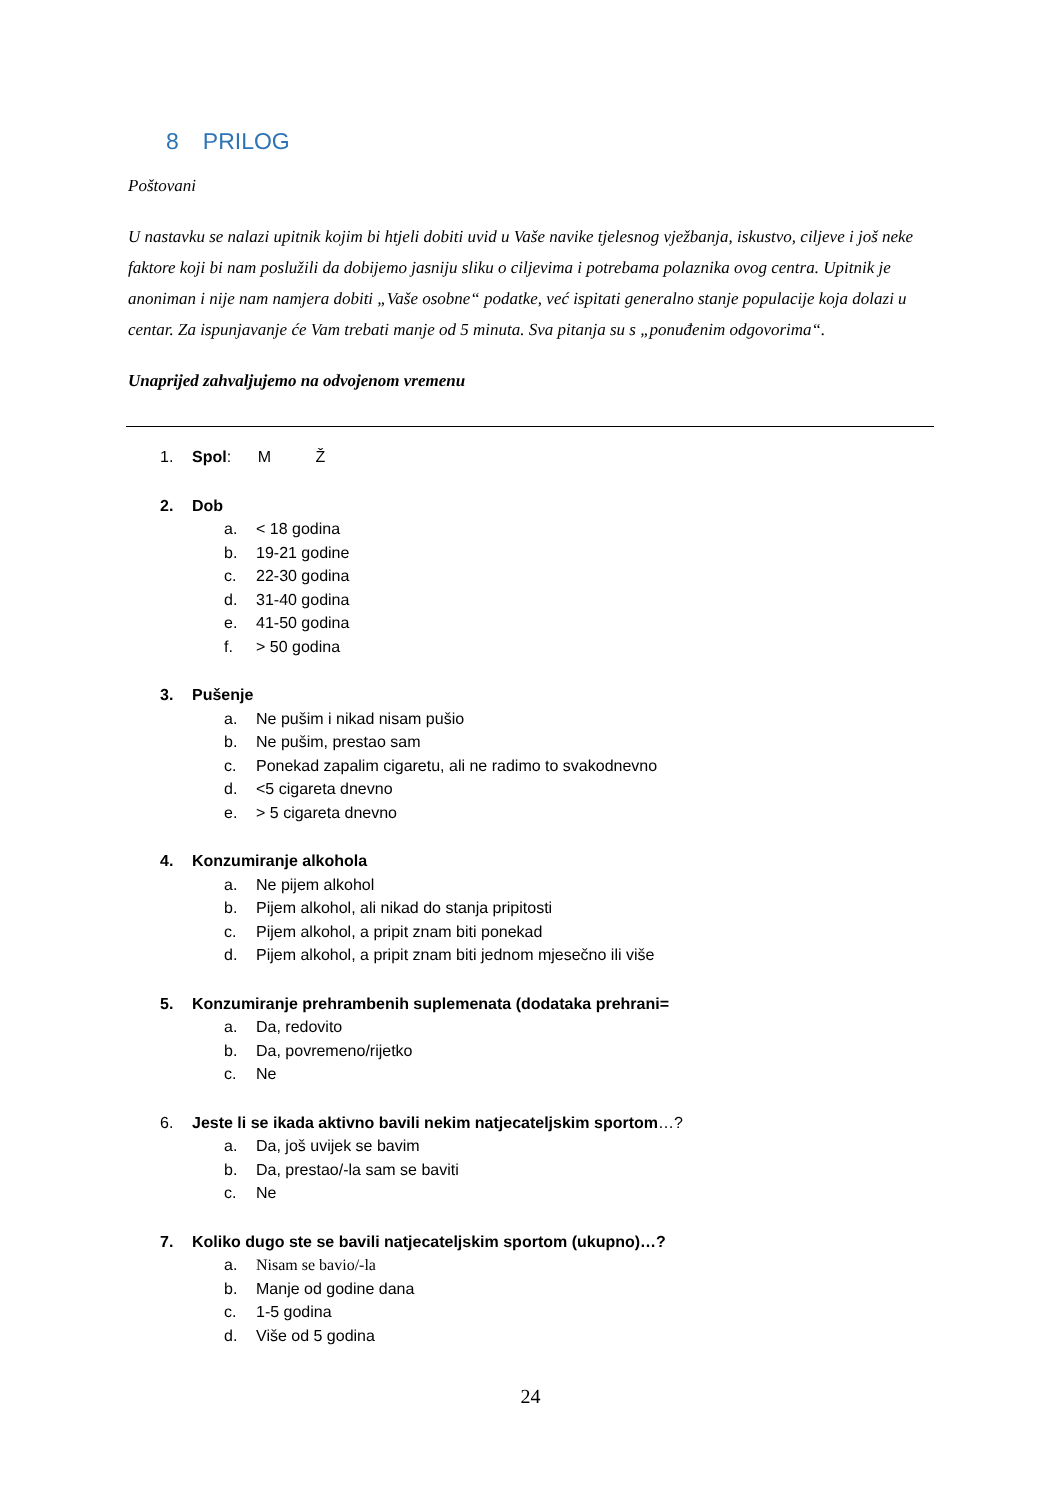8 PRILOG
Poštovani
U nastavku se nalazi upitnik kojim bi htjeli dobiti uvid u Vaše navike tjelesnog vježbanja, iskustvo, ciljeve i još neke faktore koji bi nam poslužili da dobijemo jasniju sliku o ciljevima i potrebama polaznika ovog centra. Upitnik je anoniman i nije nam namjera dobiti „Vaše osobne“ podatke, već ispitati generalno stanje populacije koja dolazi u centar. Za ispunjavanje će Vam trebati manje od 5 minuta. Sva pitanja su s „ponuđenim odgovorima“.
Unaprijed zahvaljujemo na odvojenom vremenu
1. Spol: M Ž
2. Dob
a. < 18 godina
b. 19-21 godine
c. 22-30 godina
d. 31-40 godina
e. 41-50 godina
f. > 50 godina
3. Pušenje
a. Ne pušim i nikad nisam pušio
b. Ne pušim, prestao sam
c. Ponekad zapalim cigaretu, ali ne radimo to svakodnevno
d. <5 cigareta dnevno
e. > 5 cigareta dnevno
4. Konzumiranje alkohola
a. Ne pijem alkohol
b. Pijem alkohol, ali nikad do stanja pripitosti
c. Pijem alkohol, a pripit znam biti ponekad
d. Pijem alkohol, a pripit znam biti jednom mjesečno ili više
5. Konzumiranje prehrambenih suplemenata (dodataka prehrani=
a. Da, redovito
b. Da, povremeno/rijetko
c. Ne
6. Jeste li se ikada aktivno bavili nekim natjecateljskim sportom…?
a. Da, još uvijek se bavim
b. Da, prestao/-la sam se baviti
c. Ne
7. Koliko dugo ste se bavili natjecateljskim sportom (ukupno)…?
a. Nisam se bavio/-la
b. Manje od godine dana
c. 1-5 godina
d. Više od 5 godina
24